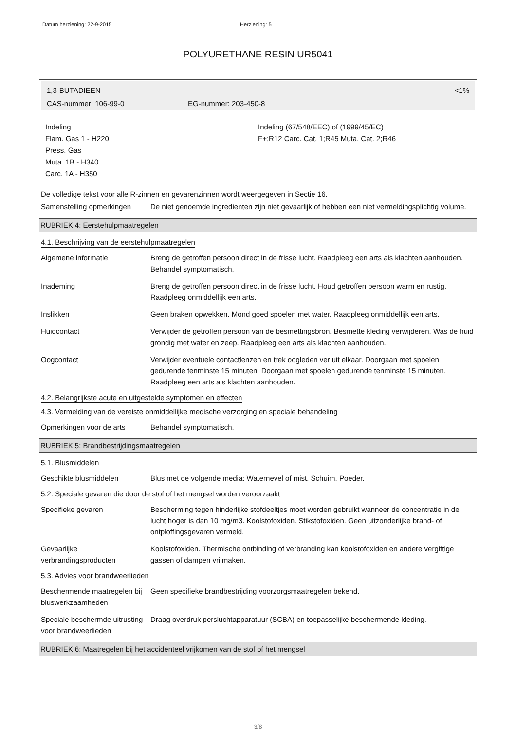Datum herziening: 22-9-2015 Herziening: 5
POLYURETHANE RESIN UR5041
1,3-BUTADIEEN <1%
CAS-nummer: 106-99-0 EG-nummer: 203-450-8
Indeling
Flam. Gas 1 - H220
Press. Gas
Muta. 1B - H340
Carc. 1A - H350
Indeling (67/548/EEC) of (1999/45/EC)
F+;R12 Carc. Cat. 1;R45 Muta. Cat. 2;R46
De volledige tekst voor alle R-zinnen en gevarenzinnen wordt weergegeven in Sectie 16.
Samenstelling opmerkingen De niet genoemde ingredienten zijn niet gevaarlijk of hebben een niet vermeldingsplichtig volume.
RUBRIEK 4: Eerstehulpmaatregelen
4.1. Beschrijving van de eerstehulpmaatregelen
Algemene informatie Breng de getroffen persoon direct in de frisse lucht. Raadpleeg een arts als klachten aanhouden. Behandel symptomatisch.
Inademing Breng de getroffen persoon direct in de frisse lucht. Houd getroffen persoon warm en rustig. Raadpleeg onmiddellijk een arts.
Inslikken Geen braken opwekken. Mond goed spoelen met water. Raadpleeg onmiddellijk een arts.
Huidcontact Verwijder de getroffen persoon van de besmettingsbron. Besmette kleding verwijderen. Was de huid grondig met water en zeep. Raadpleeg een arts als klachten aanhouden.
Oogcontact Verwijder eventuele contactlenzen en trek oogleden ver uit elkaar. Doorgaan met spoelen gedurende tenminste 15 minuten. Doorgaan met spoelen gedurende tenminste 15 minuten. Raadpleeg een arts als klachten aanhouden.
4.2. Belangrijkste acute en uitgestelde symptomen en effecten
4.3. Vermelding van de vereiste onmiddellijke medische verzorging en speciale behandeling
Opmerkingen voor de arts Behandel symptomatisch.
RUBRIEK 5: Brandbestrijdingsmaatregelen
5.1. Blusmiddelen
Geschikte blusmiddelen Blus met de volgende media: Waternevel of mist. Schuim. Poeder.
5.2. Speciale gevaren die door de stof of het mengsel worden veroorzaakt
Specifieke gevaren Bescherming tegen hinderlijke stofdeeltjes moet worden gebruikt wanneer de concentratie in de lucht hoger is dan 10 mg/m3. Koolstofoxiden. Stikstofoxiden. Geen uitzonderlijke brand- of ontploffingsgevaren vermeld.
Gevaarlijke verbrandingsproducten
Koolstofoxiden. Thermische ontbinding of verbranding kan koolstofoxiden en andere vergiftige gassen of dampen vrijmaken.
5.3. Advies voor brandweerlieden
Beschermende maatregelen bij bluswerkzaamheden
Geen specifieke brandbestrijding voorzorgsmaatregelen bekend.
Speciale beschermde uitrusting voor brandweerlieden
Draag overdruk persluchtapparatuur (SCBA) en toepasselijke beschermende kleding.
RUBRIEK 6: Maatregelen bij het accidenteel vrijkomen van de stof of het mengsel
3/8